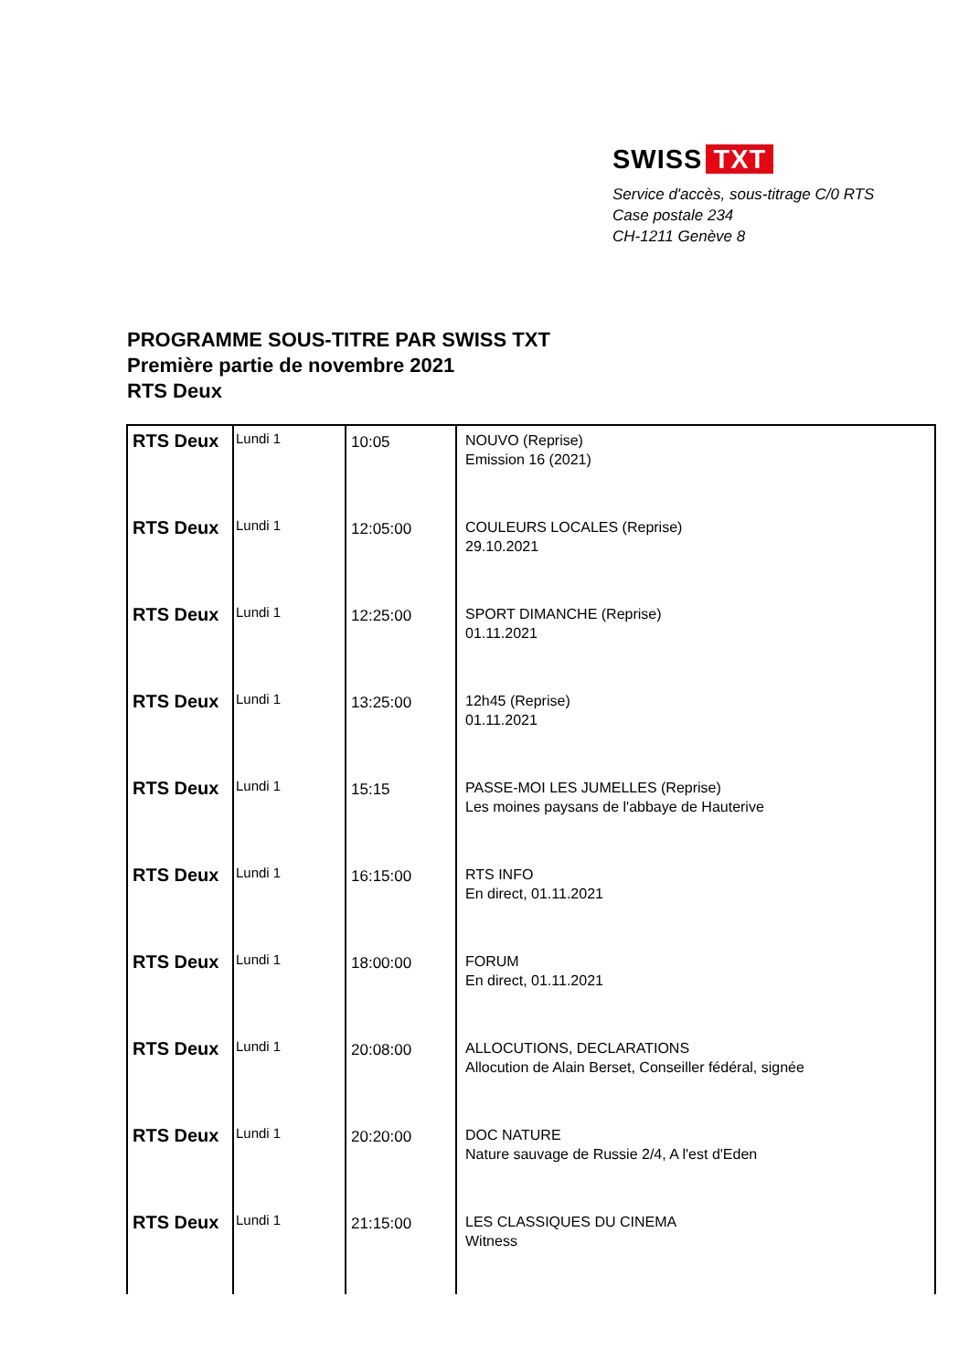SWISS TXT
Service d'accès, sous-titrage C/0 RTS
Case postale 234
CH-1211 Genève 8
PROGRAMME SOUS-TITRE PAR SWISS TXT
Première partie de novembre 2021
RTS Deux
| RTS Deux | Lundi 1 | 10:05 | NOUVO (Reprise) Emission 16 (2021) |
| RTS Deux | Lundi 1 | 12:05:00 | COULEURS LOCALES (Reprise) 29.10.2021 |
| RTS Deux | Lundi 1 | 12:25:00 | SPORT DIMANCHE (Reprise) 01.11.2021 |
| RTS Deux | Lundi 1 | 13:25:00 | 12h45 (Reprise) 01.11.2021 |
| RTS Deux | Lundi 1 | 15:15 | PASSE-MOI LES JUMELLES (Reprise) Les moines paysans de l'abbaye de Hauterive |
| RTS Deux | Lundi 1 | 16:15:00 | RTS INFO En direct, 01.11.2021 |
| RTS Deux | Lundi 1 | 18:00:00 | FORUM En direct, 01.11.2021 |
| RTS Deux | Lundi 1 | 20:08:00 | ALLOCUTIONS, DECLARATIONS Allocution de Alain Berset, Conseiller fédéral, signée |
| RTS Deux | Lundi 1 | 20:20:00 | DOC NATURE Nature sauvage de Russie 2/4, A l'est d'Eden |
| RTS Deux | Lundi 1 | 21:15:00 | LES CLASSIQUES DU CINEMA Witness |